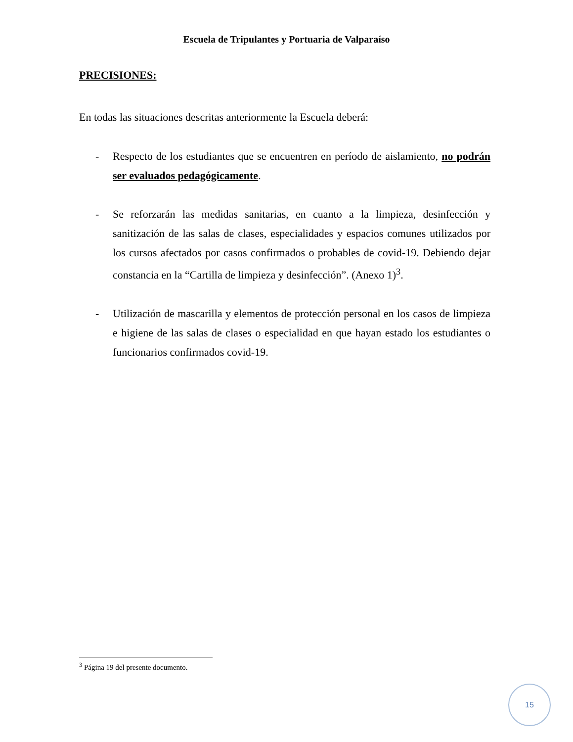Escuela de Tripulantes y Portuaria de Valparaíso
PRECISIONES:
En todas las situaciones descritas anteriormente la Escuela deberá:
- Respecto de los estudiantes que se encuentren en período de aislamiento, no podrán ser evaluados pedagógicamente.
- Se reforzarán las medidas sanitarias, en cuanto a la limpieza, desinfección y sanitización de las salas de clases, especialidades y espacios comunes utilizados por los cursos afectados por casos confirmados o probables de covid-19. Debiendo dejar constancia en la “Cartilla de limpieza y desinfección”. (Anexo 1)<sup>3</sup>.
- Utilización de mascarilla y elementos de protección personal en los casos de limpieza e higiene de las salas de clases o especialidad en que hayan estado los estudiantes o funcionarios confirmados covid-19.
<sup>3</sup> Página 19 del presente documento.
15